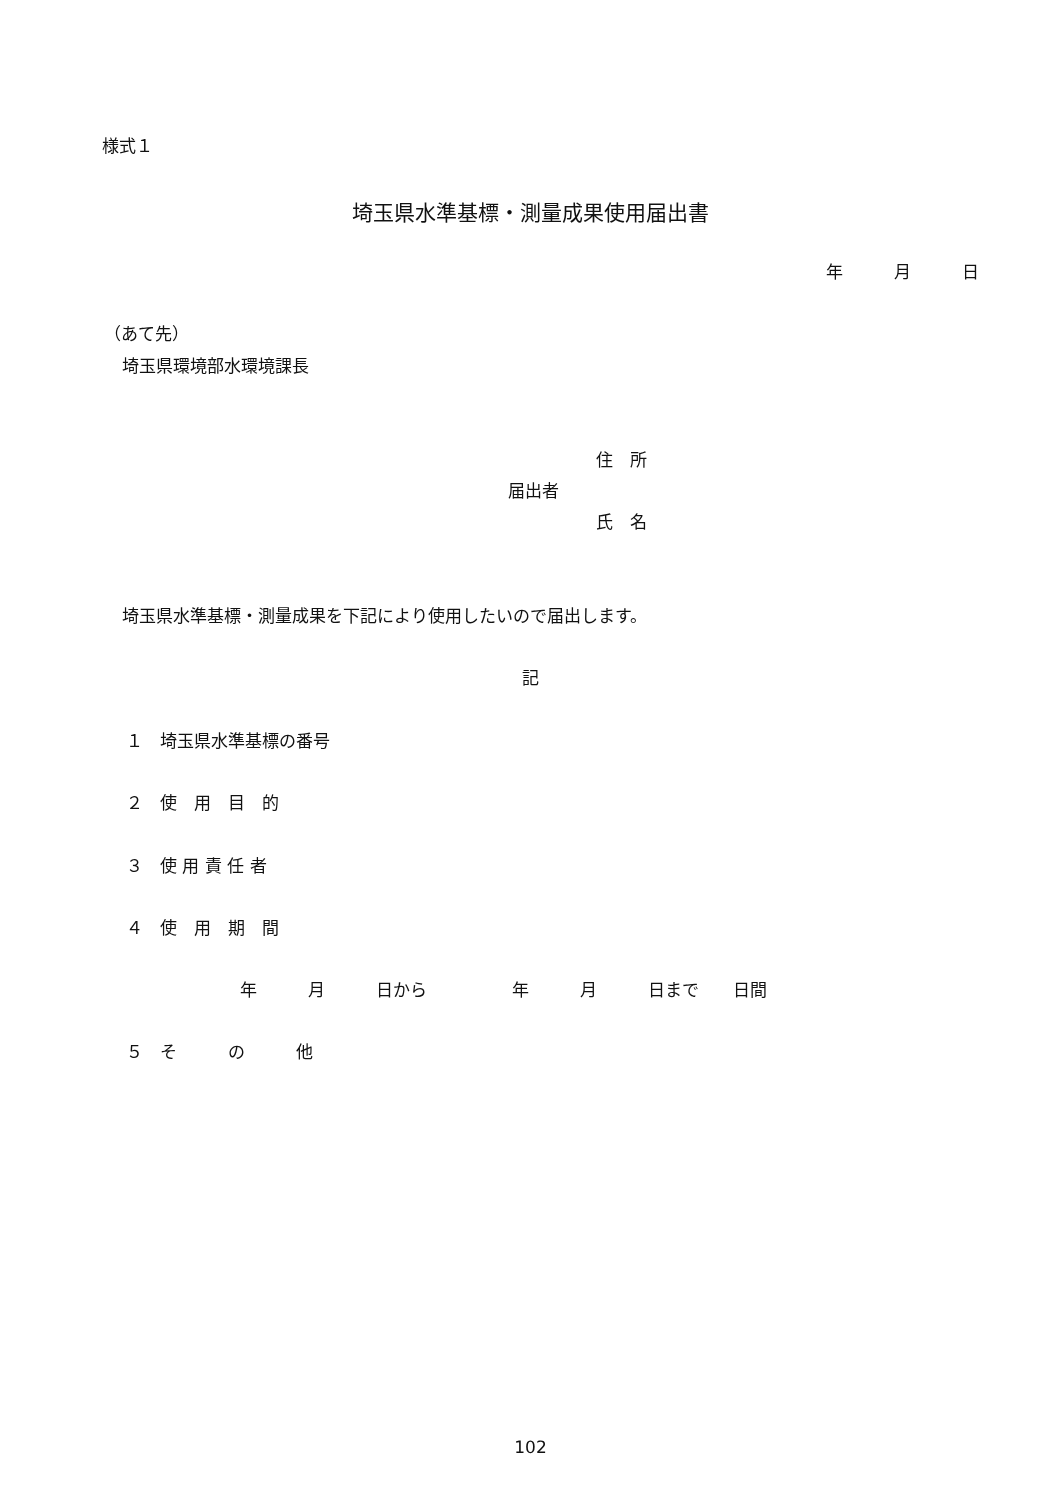様式１
埼玉県水準基標・測量成果使用届出書
年　　　月　　　日
（あて先）
埼玉県環境部水環境課長
住　所
届出者
氏　名
埼玉県水準基標・測量成果を下記により使用したいので届出します。
記
１　埼玉県水準基標の番号
２　使　用　目　的
３　使 用 責 任 者
４　使　用　期　間
年　　　月　　　日から　　　　　年　　　月　　　日まで　　日間
５　そ　　　の　　　他
102